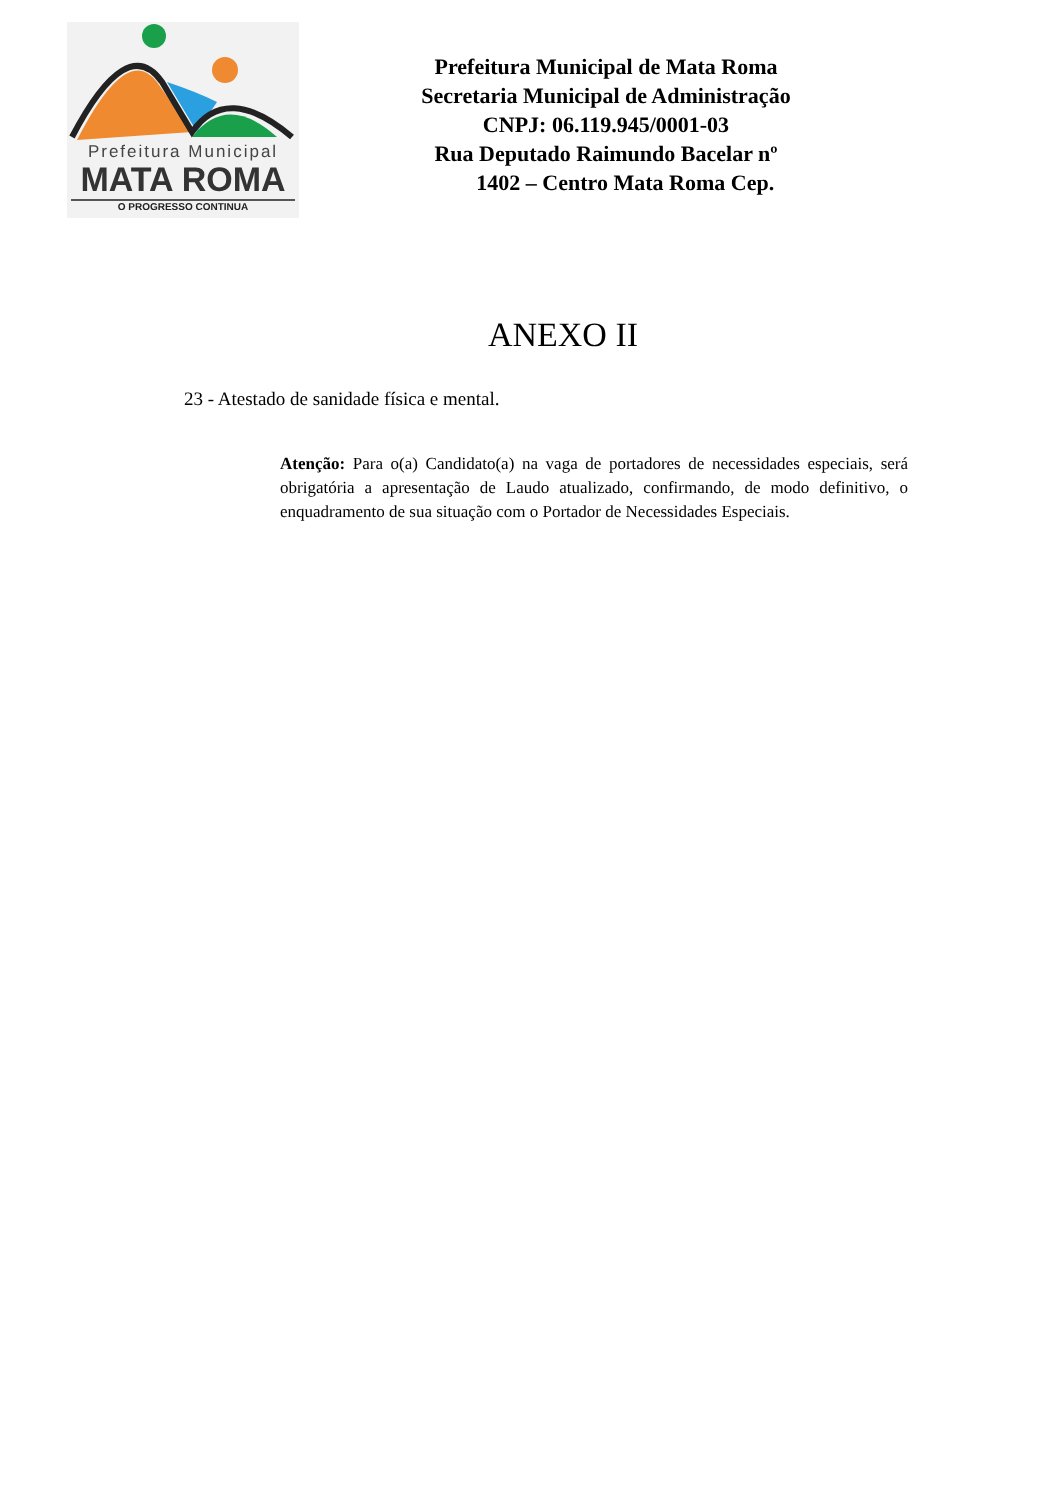Prefeitura Municipal
MATA ROMA
O PROGRESSO CONTINUA
Prefeitura Municipal de Mata Roma
Secretaria Municipal de Administração
CNPJ: 06.119.945/0001-03
Rua Deputado Raimundo Bacelar nº
1402 – Centro Mata Roma Cep.
ANEXO II
23 - Atestado de sanidade física e mental.
Atenção: Para o(a) Candidato(a) na vaga de portadores de necessidades especiais, será obrigatória a apresentação de Laudo atualizado, confirmando, de modo definitivo, o enquadramento de sua situação com o Portador de Necessidades Especiais.